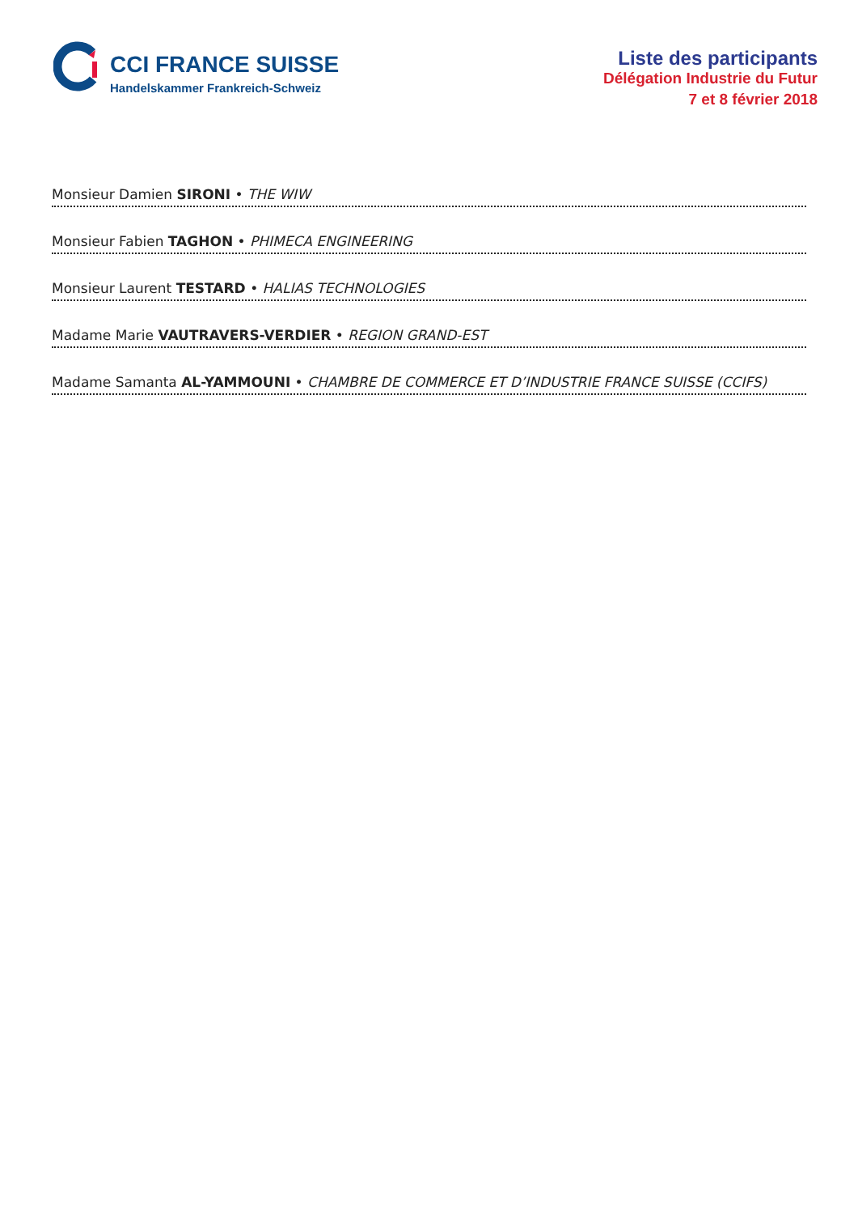CCI FRANCE SUISSE
Handelskammer Frankreich-Schweiz
Liste des participants
Délégation Industrie du Futur
7 et 8 février 2018
Monsieur Damien SIRONI • THE WIW
Monsieur Fabien TAGHON • PHIMECA ENGINEERING
Monsieur Laurent TESTARD • HALIAS TECHNOLOGIES
Madame Marie VAUTRAVERS-VERDIER • REGION GRAND-EST
Madame Samanta AL-YAMMOUNI • CHAMBRE DE COMMERCE ET D’INDUSTRIE FRANCE SUISSE (CCIFS)